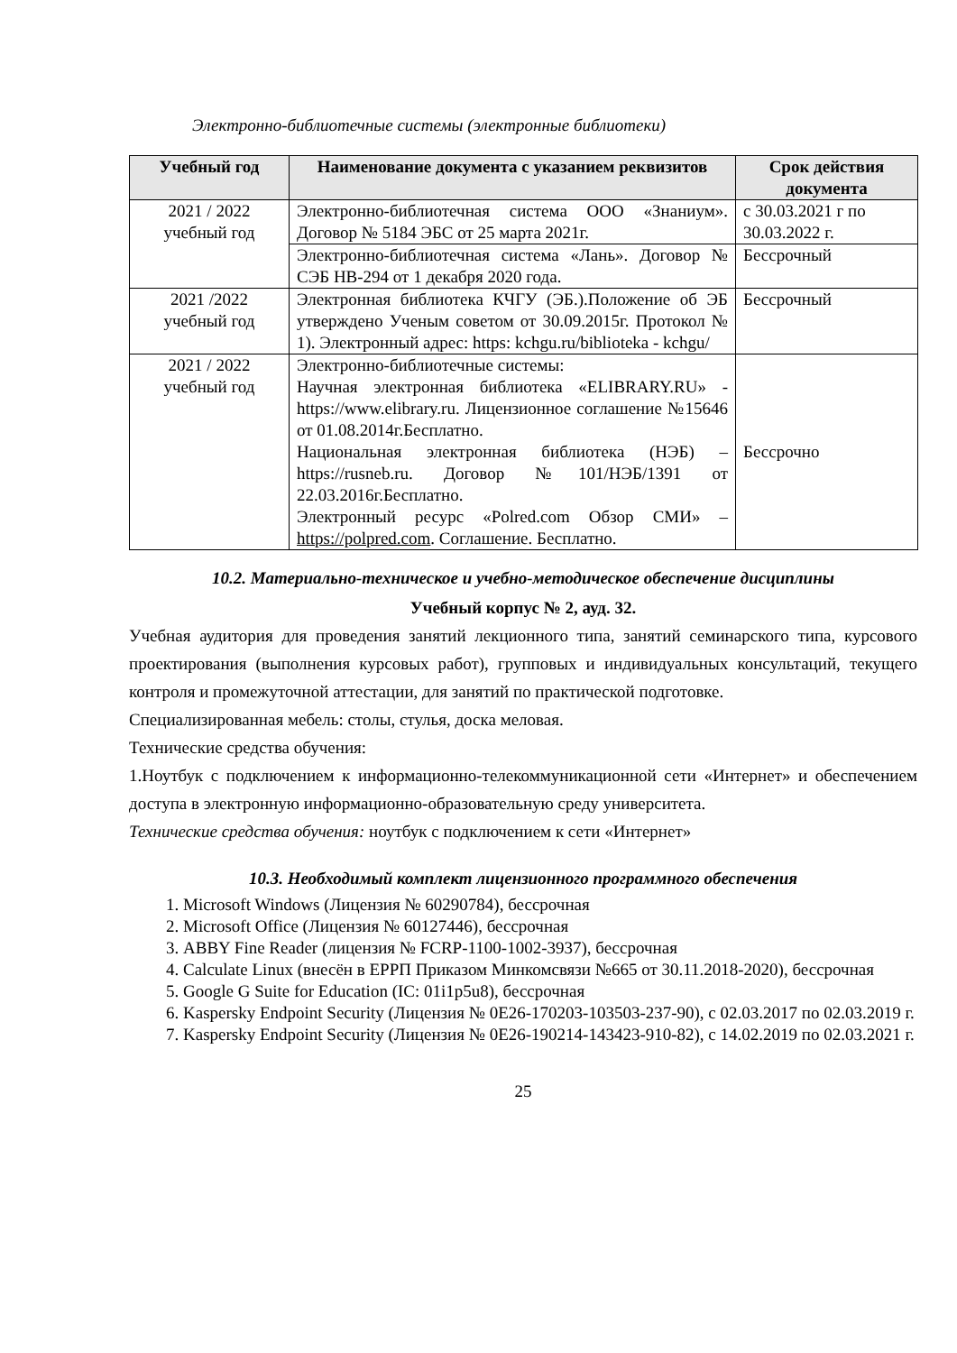Электронно-библиотечные системы (электронные библиотеки)
| Учебный год | Наименование документа с указанием реквизитов | Срок действия документа |
| --- | --- | --- |
| 2021 / 2022 учебный год | Электронно-библиотечная система ООО «Знаниум». Договор № 5184 ЭБС от 25 марта 2021г. | с 30.03.2021 г по 30.03.2022 г. |
| | Электронно-библиотечная система «Лань». Договор № СЭБ НВ-294 от 1 декабря 2020 года. | Бессрочный |
| 2021 /2022 учебный год | Электронная библиотека КЧГУ (ЭБ.).Положение об ЭБ утверждено Ученым советом от 30.09.2015г. Протокол № 1). Электронный адрес: https: kchgu.ru/biblioteka - kchgu/ | Бессрочный |
| 2021 / 2022 учебный год | Электронно-библиотечные системы: Научная электронная библиотека «ELIBRARY.RU» - https://www.elibrary.ru. Лицензионное соглашение №15646 от 01.08.2014г.Бесплатно. Национальная электронная библиотека (НЭБ) – https://rusneb.ru. Договор №101/НЭБ/1391 от 22.03.2016г.Бесплатно. Электронный ресурс «Polred.com Обзор СМИ» – https://polpred.com . Соглашение. Бесплатно. | Бессрочно |
10.2. Материально-техническое и учебно-методическое обеспечение дисциплины
Учебный корпус № 2, ауд. 32.
Учебная аудитория для проведения занятий лекционного типа, занятий семинарского типа, курсового проектирования (выполнения курсовых работ), групповых и индивидуальных консультаций, текущего контроля и промежуточной аттестации, для занятий по практической подготовке.
Специализированная мебель: столы, стулья, доска меловая.
Технические средства обучения:
1.Ноутбук с подключением к информационно-телекоммуникационной сети «Интернет» и обеспечением доступа в электронную информационно-образовательную среду университета.
Технические средства обучения: ноутбук с подключением к сети «Интернет»
10.3. Необходимый комплект лицензионного программного обеспечения
1. Microsoft Windows (Лицензия № 60290784), бессрочная
2. Microsoft Office (Лицензия № 60127446), бессрочная
3. ABBY Fine Reader (лицензия № FCRP-1100-1002-3937), бессрочная
4. Calculate Linux (внесён в ЕРРП Приказом Минкомсвязи №665 от 30.11.2018-2020), бессрочная
5. Google G Suite for Education (IC: 01i1p5u8), бессрочная
6. Kaspersky Endpoint Security (Лицензия № 0E26-170203-103503-237-90), с 02.03.2017 по 02.03.2019 г.
7. Kaspersky Endpoint Security (Лицензия № 0E26-190214-143423-910-82), с 14.02.2019 по 02.03.2021 г.
25